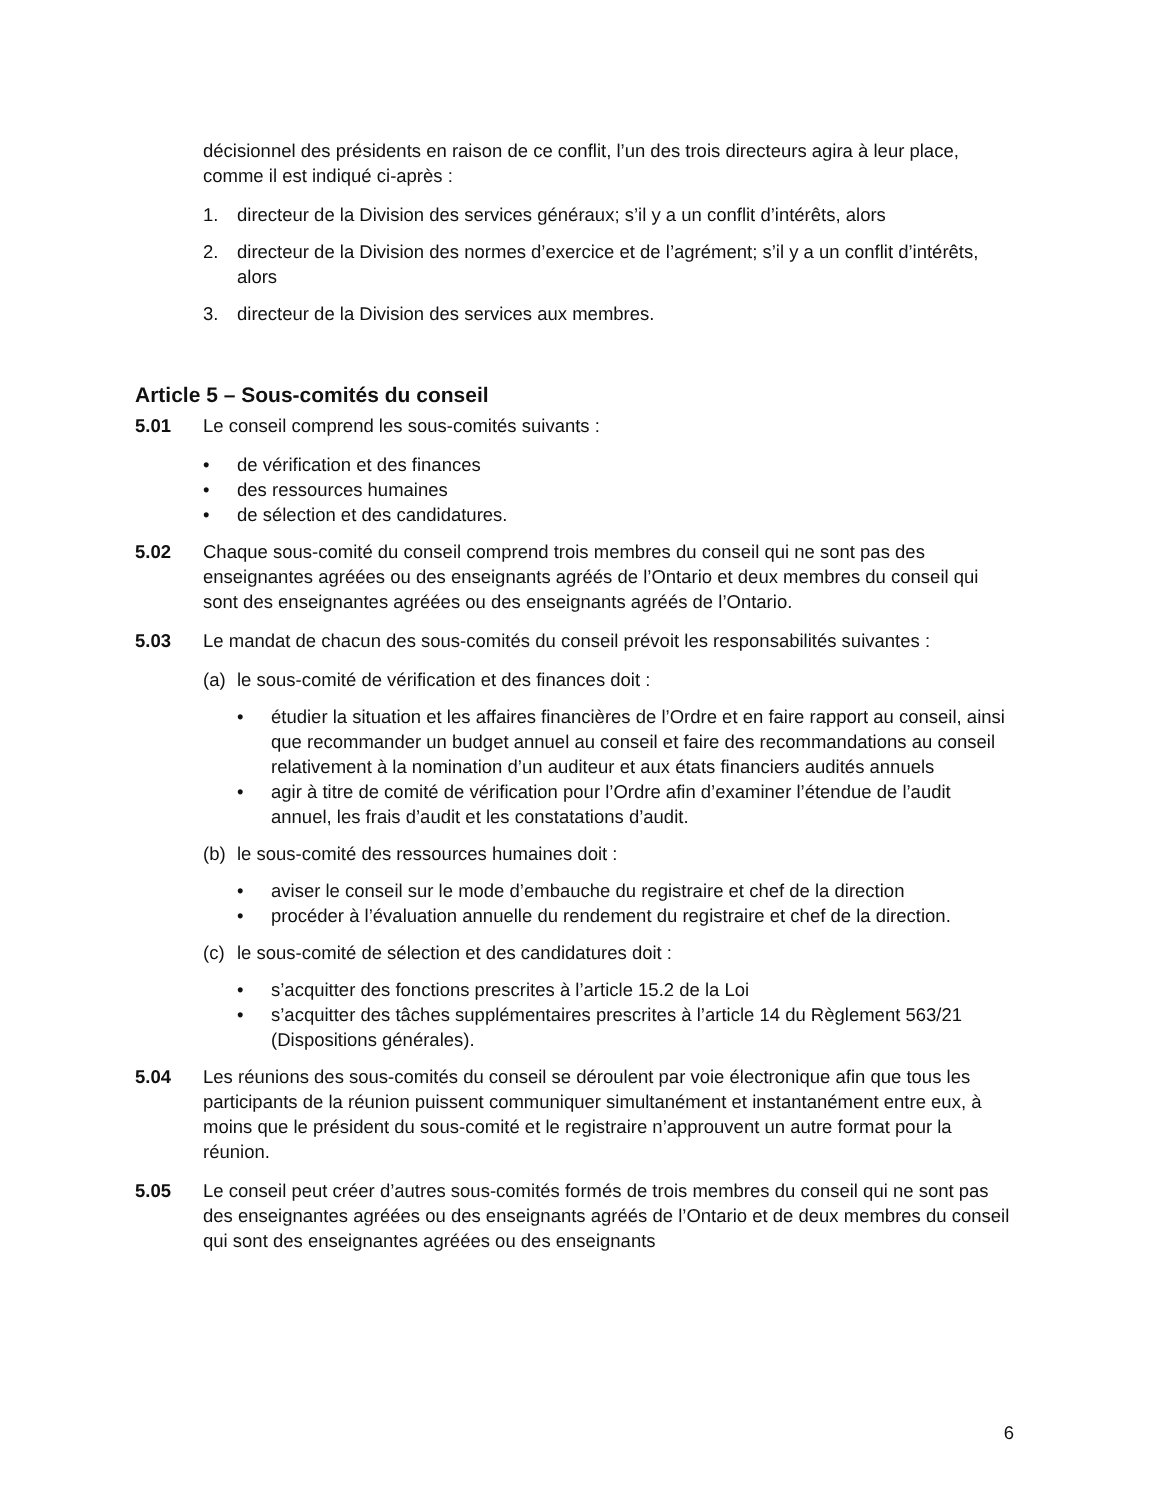décisionnel des présidents en raison de ce conflit, l’un des trois directeurs agira à leur place, comme il est indiqué ci-après :
1. directeur de la Division des services généraux; s’il y a un conflit d’intérêts, alors
2. directeur de la Division des normes d’exercice et de l’agrément; s’il y a un conflit d’intérêts, alors
3. directeur de la Division des services aux membres.
Article 5 – Sous-comités du conseil
5.01 Le conseil comprend les sous-comités suivants :
• de vérification et des finances
• des ressources humaines
• de sélection et des candidatures.
5.02 Chaque sous-comité du conseil comprend trois membres du conseil qui ne sont pas des enseignantes agréées ou des enseignants agréés de l’Ontario et deux membres du conseil qui sont des enseignantes agréées ou des enseignants agréés de l’Ontario.
5.03 Le mandat de chacun des sous-comités du conseil prévoit les responsabilités suivantes :
(a) le sous-comité de vérification et des finances doit :
• étudier la situation et les affaires financières de l’Ordre et en faire rapport au conseil, ainsi que recommander un budget annuel au conseil et faire des recommandations au conseil relativement à la nomination d’un auditeur et aux états financiers audités annuels
• agir à titre de comité de vérification pour l’Ordre afin d’examiner l’étendue de l’audit annuel, les frais d’audit et les constatations d’audit.
(b) le sous-comité des ressources humaines doit :
• aviser le conseil sur le mode d’embauche du registraire et chef de la direction
• procéder à l’évaluation annuelle du rendement du registraire et chef de la direction.
(c) le sous-comité de sélection et des candidatures doit :
• s’acquitter des fonctions prescrites à l’article 15.2 de la Loi
• s’acquitter des tâches supplémentaires prescrites à l’article 14 du Règlement 563/21 (Dispositions générales).
5.04 Les réunions des sous-comités du conseil se déroulent par voie électronique afin que tous les participants de la réunion puissent communiquer simultanément et instantanément entre eux, à moins que le président du sous-comité et le registraire n’approuvent un autre format pour la réunion.
5.05 Le conseil peut créer d’autres sous-comités formés de trois membres du conseil qui ne sont pas des enseignantes agréées ou des enseignants agréés de l’Ontario et de deux membres du conseil qui sont des enseignantes agréées ou des enseignants
6